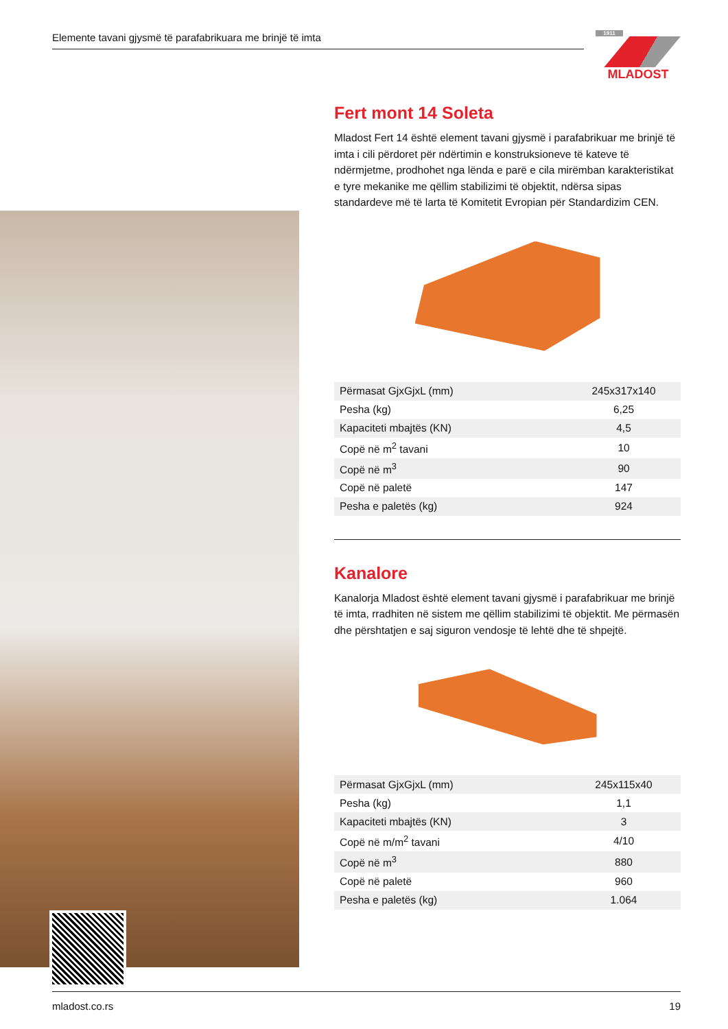Elemente tavani gjysmë të parafabrikuara me brinjë të imta
1911
MLADOST
Fert mont 14 Soleta
Mladost Fert 14 është element tavani gjysmë i parafabrikuar me brinjë të imta i cili përdoret për ndërtimin e konstruksioneve të kateve të ndërmjetme, prodhohet nga lënda e parë e cila mirëmban karakteristikat e tyre mekanike me qëllim stabilizimi të objektit, ndërsa sipas standardeve më të larta të Komitetit Evropian për Standardizim CEN.
| Përmasat GjxGjxL (mm) | 245x317x140 |
| Pesha (kg) | 6,25 |
| Kapaciteti mbajtës (KN) | 4,5 |
| Copë në m<sup>2</sup> tavani | 10 |
| Copë në m<sup>3</sup> | 90 |
| Copë në paletë | 147 |
| Pesha e paletës (kg) | 924 |
Kanalore
Kanalorja Mladost është element tavani gjysmë i parafabrikuar me brinjë të imta, rradhiten në sistem me qëllim stabilizimi të objektit. Me përmasën dhe përshtatjen e saj siguron vendosje të lehtë dhe të shpejtë.
| Përmasat GjxGjxL (mm) | 245x115x40 |
| Pesha (kg) | 1,1 |
| Kapaciteti mbajtës (KN) | 3 |
| Copë në m/m<sup>2</sup> tavani | 4/10 |
| Copë në m<sup>3</sup> | 880 |
| Copë në paletë | 960 |
| Pesha e paletës (kg) | 1.064 |
mladost.co.rs 19